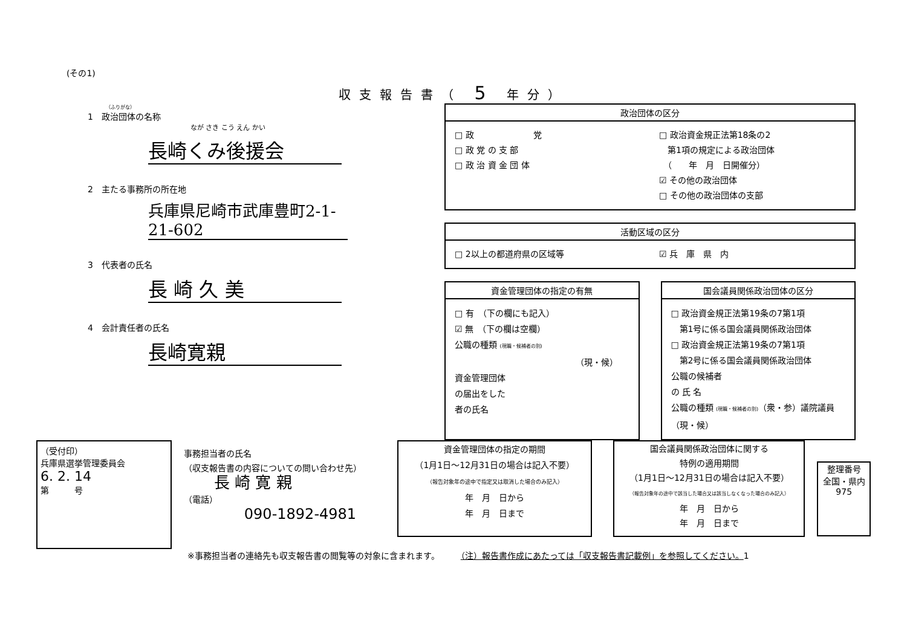(その1)
収支報告書（ 5 年分）
（ふりがな）
1　政治団体の名称
なが さき こう えん かい
長崎くみ後援会
2　主たる事務所の所在地
兵庫県尼崎市武庫豊町2-1-21-602
3　代表者の氏名
長 崎 久 美
4　会計責任者の氏名
長崎寛親
政治団体の区分
□ 政　　　　　　　党
□ 政 党 の 支 部
□ 政 治 資 金 団 体
□ 政治資金規正法第18条の2
　第1項の規定による政治団体
　（　　年　月　日開催分）
☑ その他の政治団体
□ その他の政治団体の支部
活動区域の区分
□ 2以上の都道府県の区域等 ☑ 兵　庫　県　内
資金管理団体の指定の有無
□ 有　（下の欄にも記入）
☑ 無　（下の欄は空欄）
公職の種類 (現職・候補者の別)
（現・候）
資金管理団体
の届出をした
者の氏名
国会議員関係政治団体の区分
□ 政治資金規正法第19条の7第1項
　第1号に係る国会議員関係政治団体
□ 政治資金規正法第19条の7第1項
　第2号に係る国会議員関係政治団体
公職の候補者
の 氏 名
公職の種類 (現職・候補者の別)（衆・参）議院議員（現・候）
（受付印）
兵庫県選挙管理委員会
6. 2. 14
第　　　号
事務担当者の氏名
（収支報告書の内容についての問い合わせ先）
長 崎 寛 親
（電話）
090-1892-4981
資金管理団体の指定の期間
（1月1日～12月31日の場合は記入不要）
（報告対象年の途中で指定又は取消した場合のみ記入）
年　月　日から
年　月　日まで
国会議員関係政治団体に関する
特例の適用期間
（1月1日～12月31日の場合は記入不要）
（報告対象年の途中で該当した場合又は該当しなくなった場合のみ記入）
年　月　日から
年　月　日まで
整理番号
全国・県内
975
※事務担当者の連絡先も収支報告書の閲覧等の対象に含まれます。　　　（注）報告書作成にあたっては「収支報告書記載例」を参照してください。1